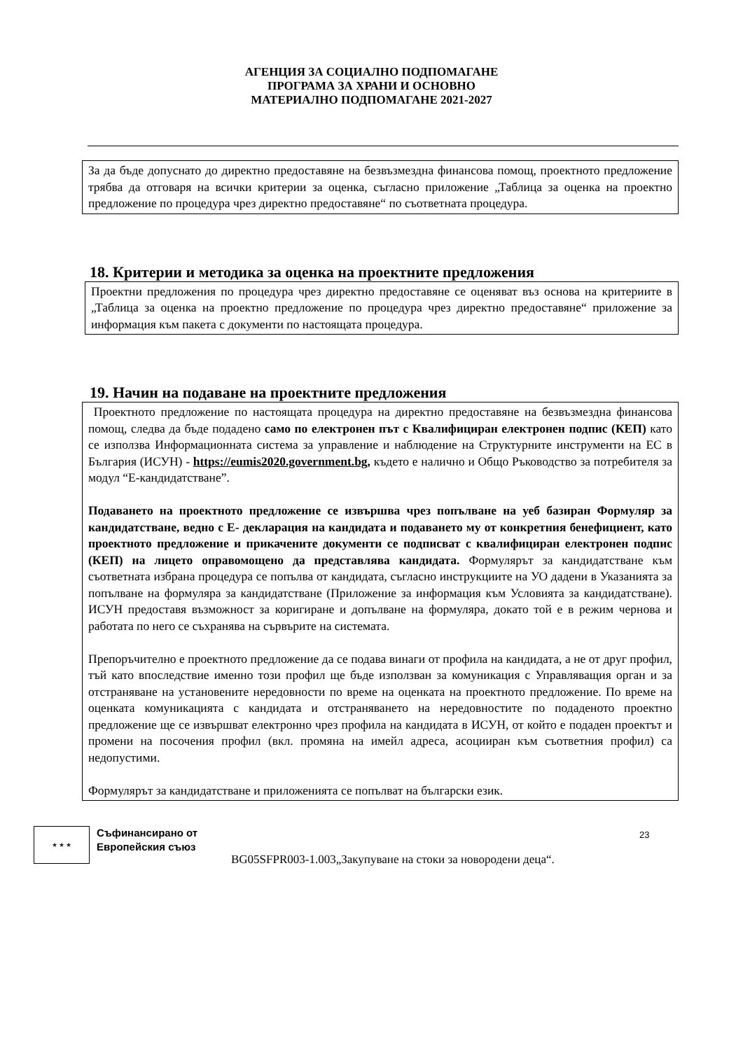АГЕНЦИЯ ЗА СОЦИАЛНО ПОДПОМАГАНЕ
ПРОГРАМА ЗА ХРАНИ И ОСНОВНО
МАТЕРИАЛНО ПОДПОМАГАНЕ 2021-2027
За да бъде допуснато до директно предоставяне на безвъзмездна финансова помощ, проектното предложение трябва да отговаря на всички критерии за оценка, съгласно приложение „Таблица за оценка на проектно предложение по процедура чрез директно предоставяне“ по съответната процедура.
18. Критерии и методика за оценка на проектните предложения
Проектни предложения по процедура чрез директно предоставяне се оценяват въз основа на критериите в „Таблица за оценка на проектно предложение по процедура чрез директно предоставяне“ приложение за информация към пакета с документи по настоящата процедура.
19. Начин на подаване на проектните предложения
Проектното предложение по настоящата процедура на директно предоставяне на безвъзмездна финансова помощ, следва да бъде подадено само по електронен път с Квалифициран електронен подпис (КЕП) като се използва Информационната система за управление и наблюдение на Структурните инструменти на ЕС в България (ИСУН) - https://eumis2020.government.bg, където е налично и Общо Ръководство за потребителя за модул “Е-кандидатстване”.
Подаването на проектното предложение се извършва чрез попълване на уеб базиран Формуляр за кандидатстване, ведно с Е- декларация на кандидата и подаването му от конкретния бенефициент, като проектното предложение и прикачените документи се подписват с квалифициран електронен подпис (КЕП) на лицето оправомощено да представлява кандидата. Формулярът за кандидатстване към съответната избрана процедура се попълва от кандидата, съгласно инструкциите на УО дадени в Указанията за попълване на формуляра за кандидатстване (Приложение за информация към Условията за кандидатстване). ИСУН предоставя възможност за коригиране и допълване на формуляра, докато той е в режим чернова и работата по него се съхранява на сървърите на системата.
Препоръчително е проектното предложение да се подава винаги от профила на кандидата, а не от друг профил, тъй като впоследствие именно този профил ще бъде използван за комуникация с Управляващия орган и за отстраняване на установените нередовности по време на оценката на проектното предложение. По време на оценката комуникацията с кандидата и отстраняването на нередовностите по подаденото проектно предложение ще се извършват електронно чрез профила на кандидата в ИСУН, от който е подаден проектът и промени на посочения профил (вкл. промяна на имейл адреса, асоцииран към съответния профил) са недопустими.
Формулярът за кандидатстване и приложенията се попълват на български език.
★ ★ ★
Съфинансирано от
Европейския съюз
23
BG05SFPR003-1.003„Закупуване на стоки за новородени деца“.